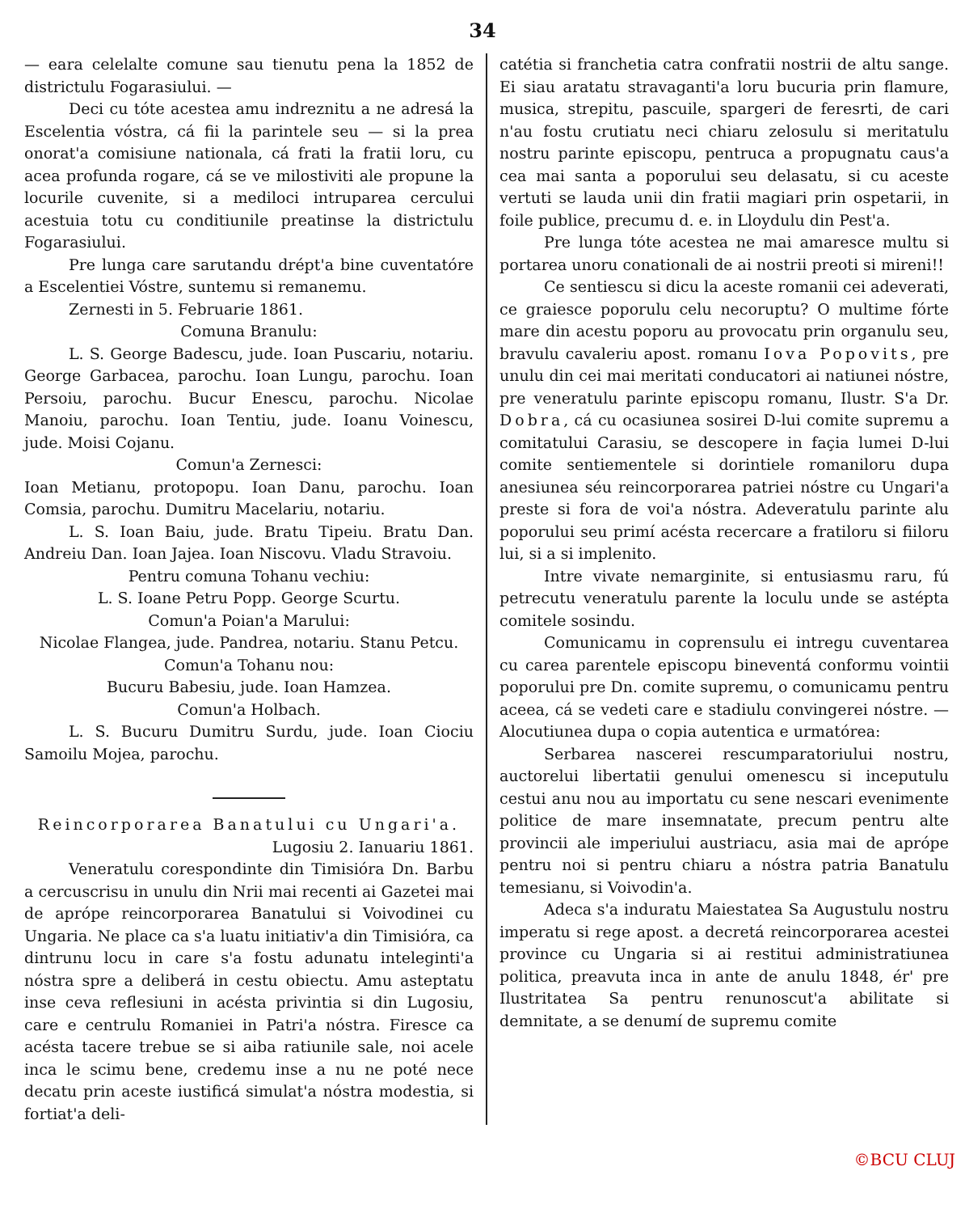34
— eara celelalte comune sau tienutu pena la 1852 de districtulu Fogarasiului. —
Deci cu tóte acestea amu indreznitu a ne adresá la Escelentia vóstra, cá fii la parintele seu — si la prea onorat'a comisiune nationala, cá frati la fratii loru, cu acea profunda rogare, cá se ve milostiviti ale propune la locurile cuvenite, si a mediloci intruparea cercului acestuia totu cu conditiunile preatinse la districtulu Fogarasiului.
Pre lunga care sarutandu drépt'a bine cuventatóre a Escelentiei Vóstre, suntemu si remanemu.
Zernesti in 5. Februarie 1861.
Comuna Branulu:
L. S. George Badescu, jude. Ioan Puscariu, notariu. George Garbacea, parochu. Ioan Lungu, parochu. Ioan Persoiu, parochu. Bucur Enescu, parochu. Nicolae Manoiu, parochu. Ioan Tentiu, jude. Ioanu Voinescu, jude. Moisi Cojanu.
Comun'a Zernesci:
Ioan Metianu, protopopu. Ioan Danu, parochu. Ioan Comsia, parochu. Dumitru Macelariu, notariu.
L. S. Ioan Baiu, jude. Bratu Tipeiu. Bratu Dan. Andreiu Dan. Ioan Jajea. Ioan Niscovu. Vladu Stravoiu.
Pentru comuna Tohanu vechiu:
L. S. Ioane Petru Popp. George Scurtu.
Comun'a Poian'a Marului:
Nicolae Flangea, jude. Pandrea, notariu. Stanu Petcu.
Comun'a Tohanu nou:
Bucuru Babesiu, jude. Ioan Hamzea.
Comun'a Holbach.
L. S. Bucuru Dumitru Surdu, jude. Ioan Ciociu Samoilu Mojea, parochu.
Reincorporarea Banatului cu Ungari'a.
Lugosiu 2. Ianuariu 1861.
Veneratulu corespondinte din Timisióra Dn. Barbu a cercuscrisu in unulu din Nrii mai recenti ai Gazetei mai de aprópe reincorporarea Banatului si Voivodinei cu Ungaria. Ne place ca s'a luatu initiativ'a din Timisióra, ca dintrunu locu in care s'a fostu adunatu inteleginti'a nóstra spre a deliberá in cestu obiectu. Amu asteptatu inse ceva reflesiuni in acésta privintia si din Lugosiu, care e centrulu Romaniei in Patri'a nóstra. Firesce ca acésta tacere trebue se si aiba ratiunile sale, noi acele inca le scimu bene, credemu inse a nu ne poté nece decatu prin aceste iustificá simulat'a nóstra modestia, si fortiat'a deli-
catétia si franchetia catra confratii nostrii de altu sange. Ei siau aratatu stravaganti'a loru bucuria prin flamure, musica, strepitu, pascuile, spargeri de feresrti, de cari n'au fostu crutiatu neci chiaru zelosulu si meritatulu nostru parinte episcopu, pentruca a propugnatu caus'a cea mai santa a poporului seu delasatu, si cu aceste vertuti se lauda unii din fratii magiari prin ospetarii, in foile publice, precumu d. e. in Lloydulu din Pest'a.
Pre lunga tóte acestea ne mai amaresce multu si portarea unoru conationali de ai nostrii preoti si mireni!!
Ce sentiescu si dicu la aceste romanii cei adeverati, ce graiesce poporulu celu necoruptu? O multime fórte mare din acestu poporu au provocatu prin organulu seu, bravulu cavaleriu apost. romanu Iova Popovits, pre unulu din cei mai meritati conducatori ai natiunei nóstre, pre veneratulu parinte episcopu romanu, Ilustr. S'a Dr. Dobra, cá cu ocasiunea sosirei D-lui comite supremu a comitatului Carasiu, se descopere in façia lumei D-lui comite sentiementele si dorintiele romaniloru dupa anesiunea séu reincorporarea patriei nóstre cu Ungari'a preste si fora de voi'a nóstra. Adeveratulu parinte alu poporului seu primí acésta recercare a fratiloru si fiiloru lui, si a si implenito.
Intre vivate nemarginite, si entusiasmu raru, fú petrecutu veneratulu parente la loculu unde se astépta comitele sosindu.
Comunicamu in coprensulu ei intregu cuventarea cu carea parentele episcopu bineventá conformu vointii poporului pre Dn. comite supremu, o comunicamu pentru aceea, cá se vedeti care e stadiulu convingerei nóstre. — Alocutiunea dupa o copia autentica e urmatórea:
Serbarea nascerei rescumparatoriului nostru, auctorelui libertatii genului omenescu si inceputulu cestui anu nou au importatu cu sene nescari evenimente politice de mare insemnatate, precum pentru alte provincii ale imperiului austriacu, asia mai de aprópe pentru noi si pentru chiaru a nóstra patria Banatulu temesianu, si Voivodin'a.
Adeca s'a induratu Maiestatea Sa Augustulu nostru imperatu si rege apost. a decretá reincorporarea acestei province cu Ungaria si ai restitui administratiunea politica, preavuta inca in ante de anulu 1848, ér' pre Ilustritatea Sa pentru renunoscut'a abilitate si demnitate, a se denumí de supremu comite
©BCU CLUJ